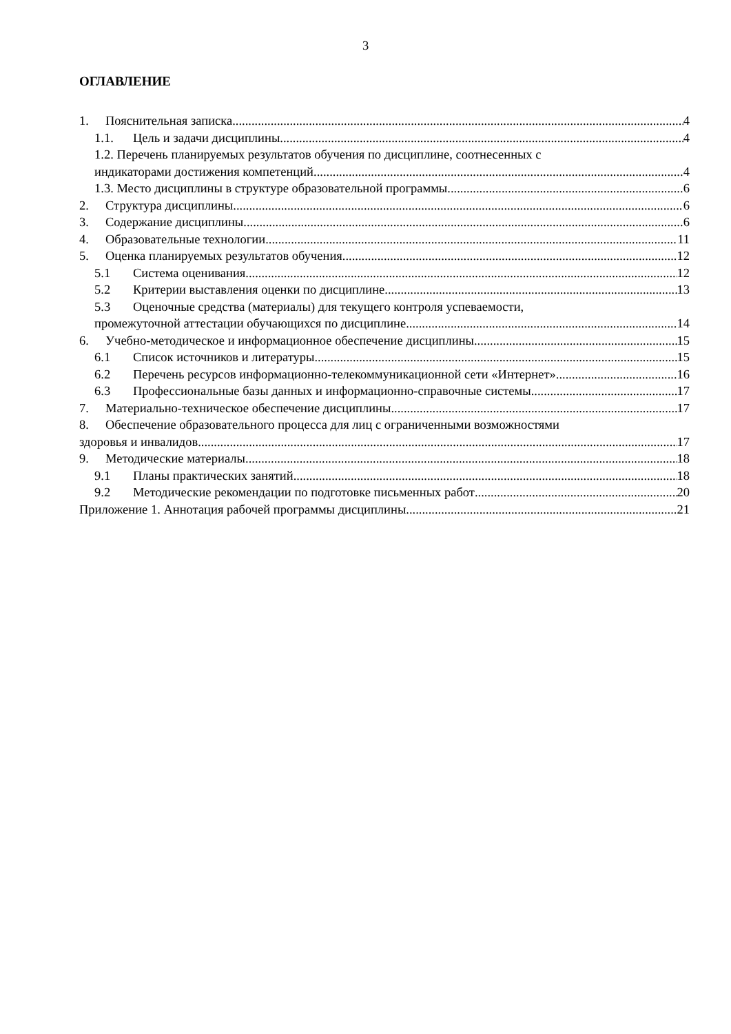3
ОГЛАВЛЕНИЕ
1. Пояснительная записка 4
1.1. Цель и задачи дисциплины 4
1.2. Перечень планируемых результатов обучения по дисциплине, соотнесенных с
индикаторами достижения компетенций 4
1.3. Место дисциплины в структуре образовательной программы 6
2. Структура дисциплины 6
3. Содержание дисциплины 6
4. Образовательные технологии 11
5. Оценка планируемых результатов обучения 12
5.1 Система оценивания 12
5.2 Критерии выставления оценки по дисциплине 13
5.3 Оценочные средства (материалы) для текущего контроля успеваемости,
промежуточной аттестации обучающихся по дисциплине 14
6. Учебно-методическое и информационное обеспечение дисциплины 15
6.1 Список источников и литературы 15
6.2 Перечень ресурсов информационно-телекоммуникационной сети «Интернет». 16
6.3 Профессиональные базы данных и информационно-справочные системы 17
7. Материально-техническое обеспечение дисциплины 17
8. Обеспечение образовательного процесса для лиц с ограниченными возможностями
здоровья и инвалидов 17
9. Методические материалы 18
9.1 Планы практических занятий 18
9.2 Методические рекомендации по подготовке письменных работ 20
Приложение 1. Аннотация рабочей программы дисциплины 21